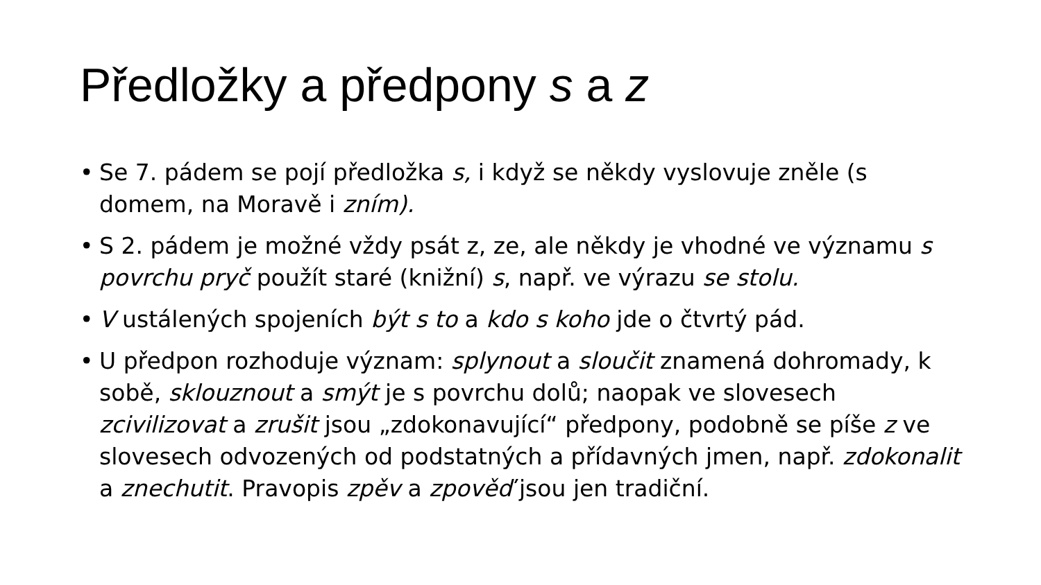Předložky a předpony s a z
• Se 7. pádem se pojí předložka s, i když se někdy vyslovuje zněle (s domem, na Moravě i zním).
• S 2. pádem je možné vždy psát z, ze, ale někdy je vhodné ve významu s povrchu pryč použít staré (knižní) s, např. ve výrazu se stolu.
• V ustálených spojeních být s to a kdo s koho jde o čtvrtý pád.
• U předpon rozhoduje význam: splynout a sloučit znamená dohromady, k sobě, sklouznout a smýt je s povrchu dolů; naopak ve slovesech zcivilizovat a zrušit jsou „zdokonavující“ předpony, podobně se píše z ve slovesech odvozených od podstatných a přídavných jmen, např. zdokonalit a znechutit. Pravopis zpěv a zpověď jsou jen tradiční.